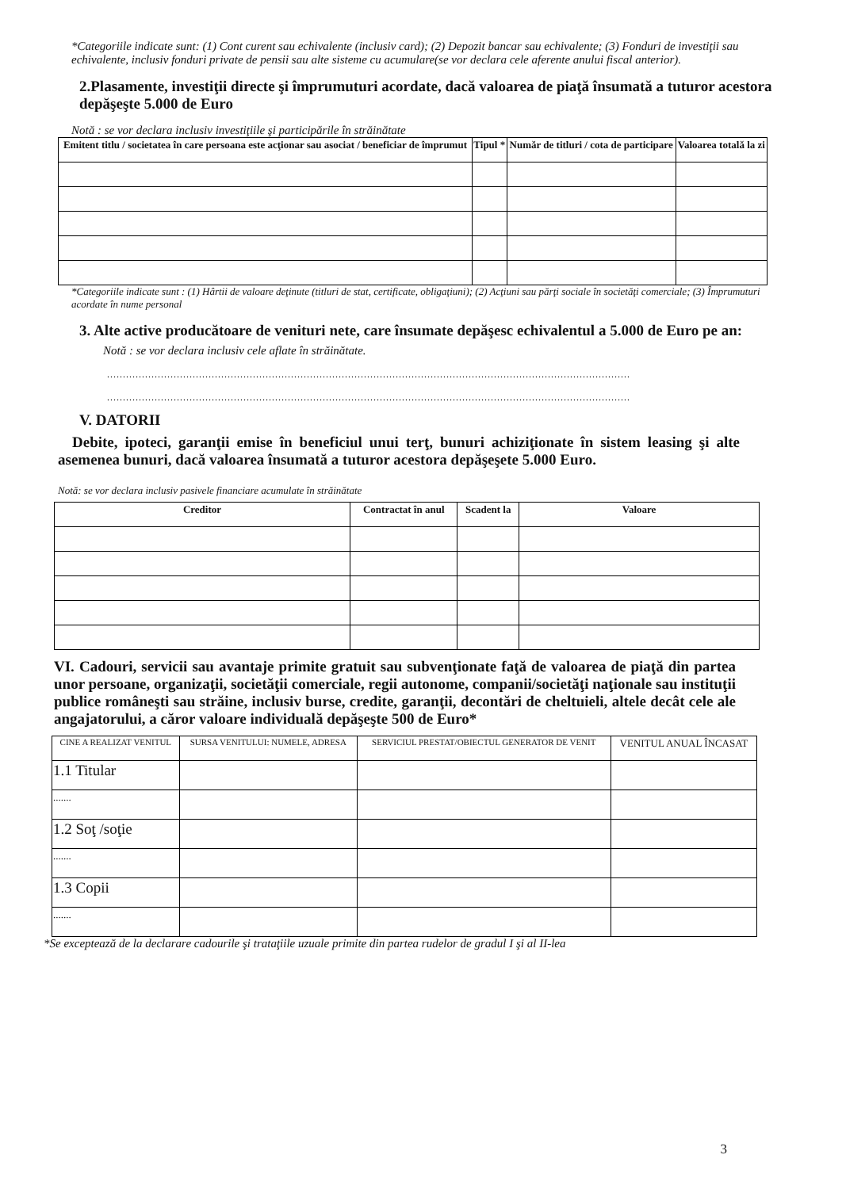*Categoriile indicate sunt: (1) Cont curent sau echivalente (inclusiv card); (2) Depozit bancar sau echivalente; (3) Fonduri de investiţii sau echivalente, inclusiv fonduri private de pensii sau alte sisteme cu acumulare(se vor declara cele aferente anului fiscal anterior).
2.Plasamente, investiţii directe şi împrumuturi acordate, dacă valoarea de piaţă însumată a tuturor acestora depăşeşte 5.000 de Euro
Notă : se vor declara inclusiv investiţiile şi participările în străinătate
| Emitent titlu / societatea în care persoana este acţionar sau asociat / beneficiar de împrumut | Tipul * | Număr de titluri / cota de participare | Valoarea totală la zi |
| --- | --- | --- | --- |
*Categoriile indicate sunt : (1) Hârtii de valoare deţinute (titluri de stat, certificate, obligaţiuni); (2) Acţiuni sau părţi sociale în societăţi comerciale; (3) Împrumuturi acordate în nume personal
3. Alte active producătoare de venituri nete, care însumate depăşesc echivalentul a 5.000 de Euro pe an:
Notă : se vor declara inclusiv cele aflate în străinătate.
.....................................................................................................................................................................
.....................................................................................................................................................................
V. DATORII
Debite, ipoteci, garanţii emise în beneficiul unui terţ, bunuri achiziţionate în sistem leasing şi alte asemenea bunuri, dacă valoarea însumată a tuturor acestora depăşeşete 5.000 Euro.
Notă: se vor declara inclusiv pasivele financiare acumulate în străinătate
| Creditor | Contractat în anul | Scadent la | Valoare |
| --- | --- | --- | --- |
VI. Cadouri, servicii sau avantaje primite gratuit sau subvenţionate faţă de valoarea de piaţă din partea unor persoane, organizaţii, societăţii comerciale, regii autonome, companii/societăţi naţionale sau instituţii publice româneşti sau străine, inclusiv burse, credite, garanţii, decontări de cheltuieli, altele decât cele ale angajatorului, a căror valoare individuală depăşeşte 500 de Euro*
| CINE A REALIZAT VENITUL | SURSA VENITULUI: NUMELE, ADRESA | SERVICIUL PRESTAT/OBIECTUL GENERATOR DE VENIT | VENITUL ANUAL ÎNCASAT |
| --- | --- | --- | --- |
| 1.1 Titular | | | |
| ....... | | | |
| 1.2 Soţ /soţie | | | |
| ....... | | | |
| 1.3 Copii | | | |
| ....... | | | |
*Se exceptează de la declarare cadourile şi trataţiile uzuale primite din partea rudelor de gradul I şi al II-lea
3